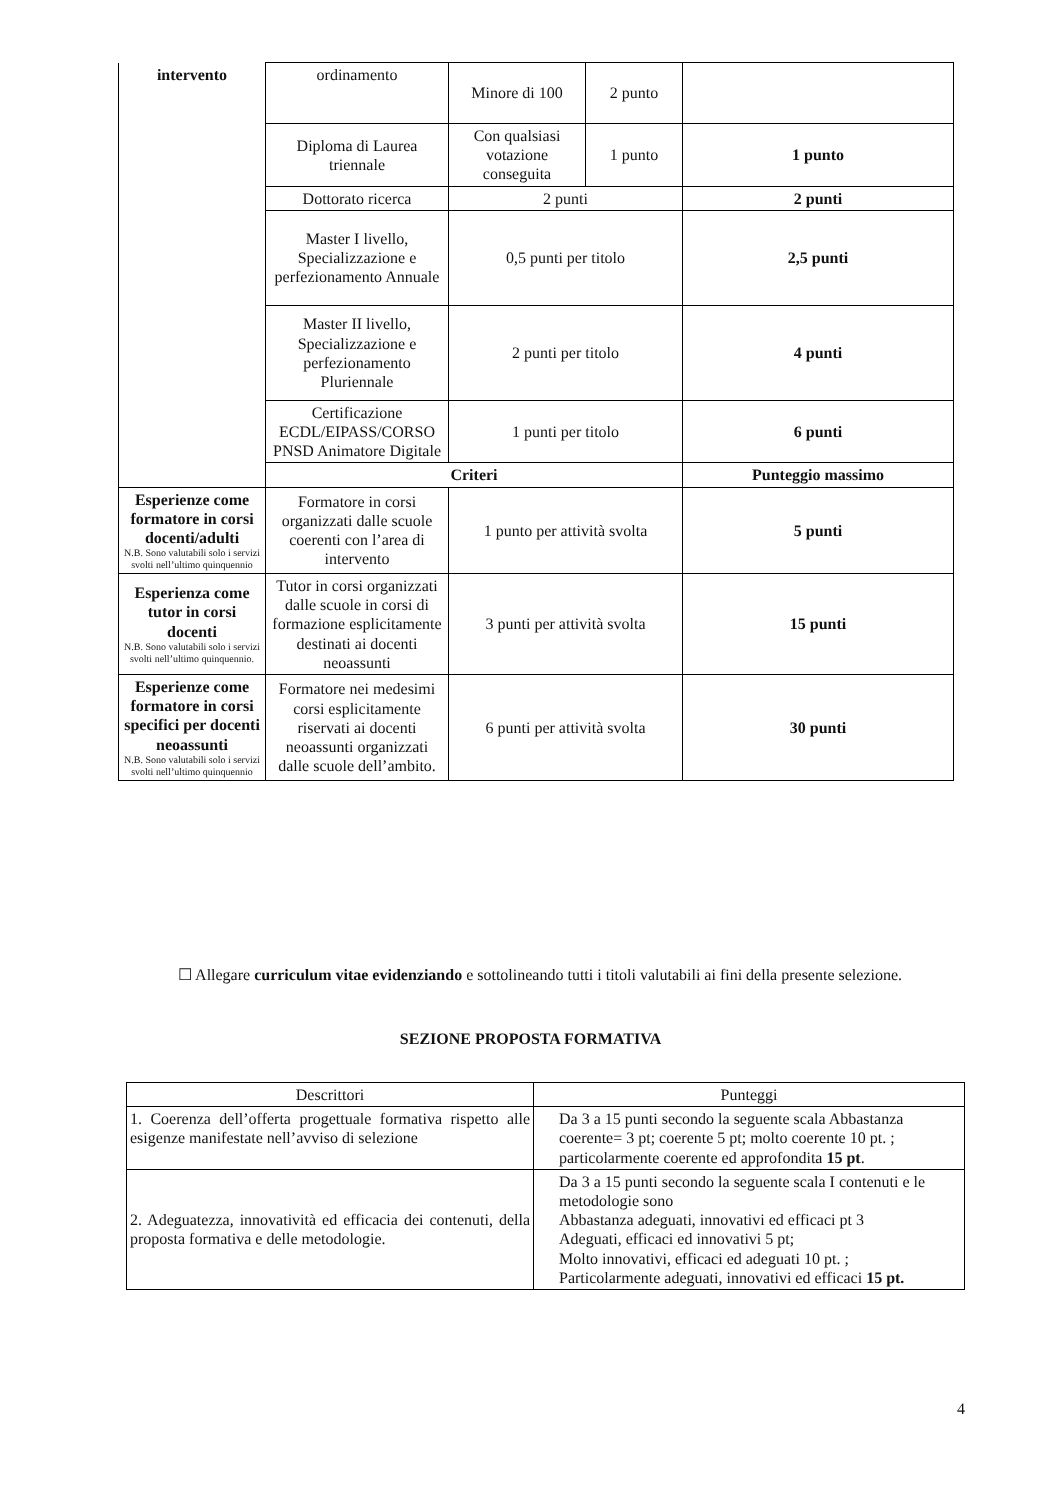| intervento | ordinamento | Minore di 100 | 2 punto | |
| | Diploma di Laurea triennale | Con qualsiasi votazione conseguita | 1 punto | 1 punto |
| | Dottorato ricerca | 2 punti | | 2 punti |
| | Master I livello, Specializzazione e perfezionamento Annuale | 0,5 punti per titolo | | 2,5 punti |
| | Master II livello, Specializzazione e perfezionamento Pluriennale | 2 punti per titolo | | 4 punti |
| | Certificazione ECDL/EIPASS/CORSO PNSD Animatore Digitale | 1 punti per titolo | | 6 punti |
| | Criteri | | | Punteggio massimo |
| Esperienze come formatore in corsi docenti/adulti N.B. Sono valutabili solo i servizi svolti nell’ultimo quinquennio | Formatore in corsi organizzati dalle scuole coerenti con l’area di intervento | 1 punto per attività svolta | | 5 punti |
| Esperienza come tutor in corsi docenti N.B. Sono valutabili solo i servizi svolti nell’ultimo quinquennio. | Tutor in corsi organizzati dalle scuole in corsi di formazione esplicitamente destinati ai docenti neoassunti | 3 punti per attività svolta | | 15 punti |
| Esperienze come formatore in corsi specifici per docenti neoassunti N.B. Sono valutabili solo i servizi svolti nell’ultimo quinquennio | Formatore nei medesimi corsi esplicitamente riservati ai docenti neoassunti organizzati dalle scuole dell’ambito. | 6 punti per attività svolta | | 30 punti |
☐ Allegare curriculum vitae evidenziando e sottolineando tutti i titoli valutabili ai fini della presente selezione.
SEZIONE PROPOSTA FORMATIVA
| Descrittori | Punteggi |
| 1. Coerenza dell’offerta progettuale formativa rispetto alle esigenze manifestate nell’avviso di selezione | Da 3 a 15 punti secondo la seguente scala Abbastanza coerente= 3 pt; coerente 5 pt; molto coerente 10 pt. ; particolarmente coerente ed approfondita 15 pt . |
| 2. Adeguatezza, innovatività ed efficacia dei contenuti, della proposta formativa e delle metodologie. | Da 3 a 15 punti secondo la seguente scala I contenuti e le metodologie sono Abbastanza adeguati, innovativi ed efficaci pt 3 Adeguati, efficaci ed innovativi 5 pt; Molto innovativi, efficaci ed adeguati 10 pt. ; Particolarmente adeguati, innovativi ed efficaci 15 pt. |
4